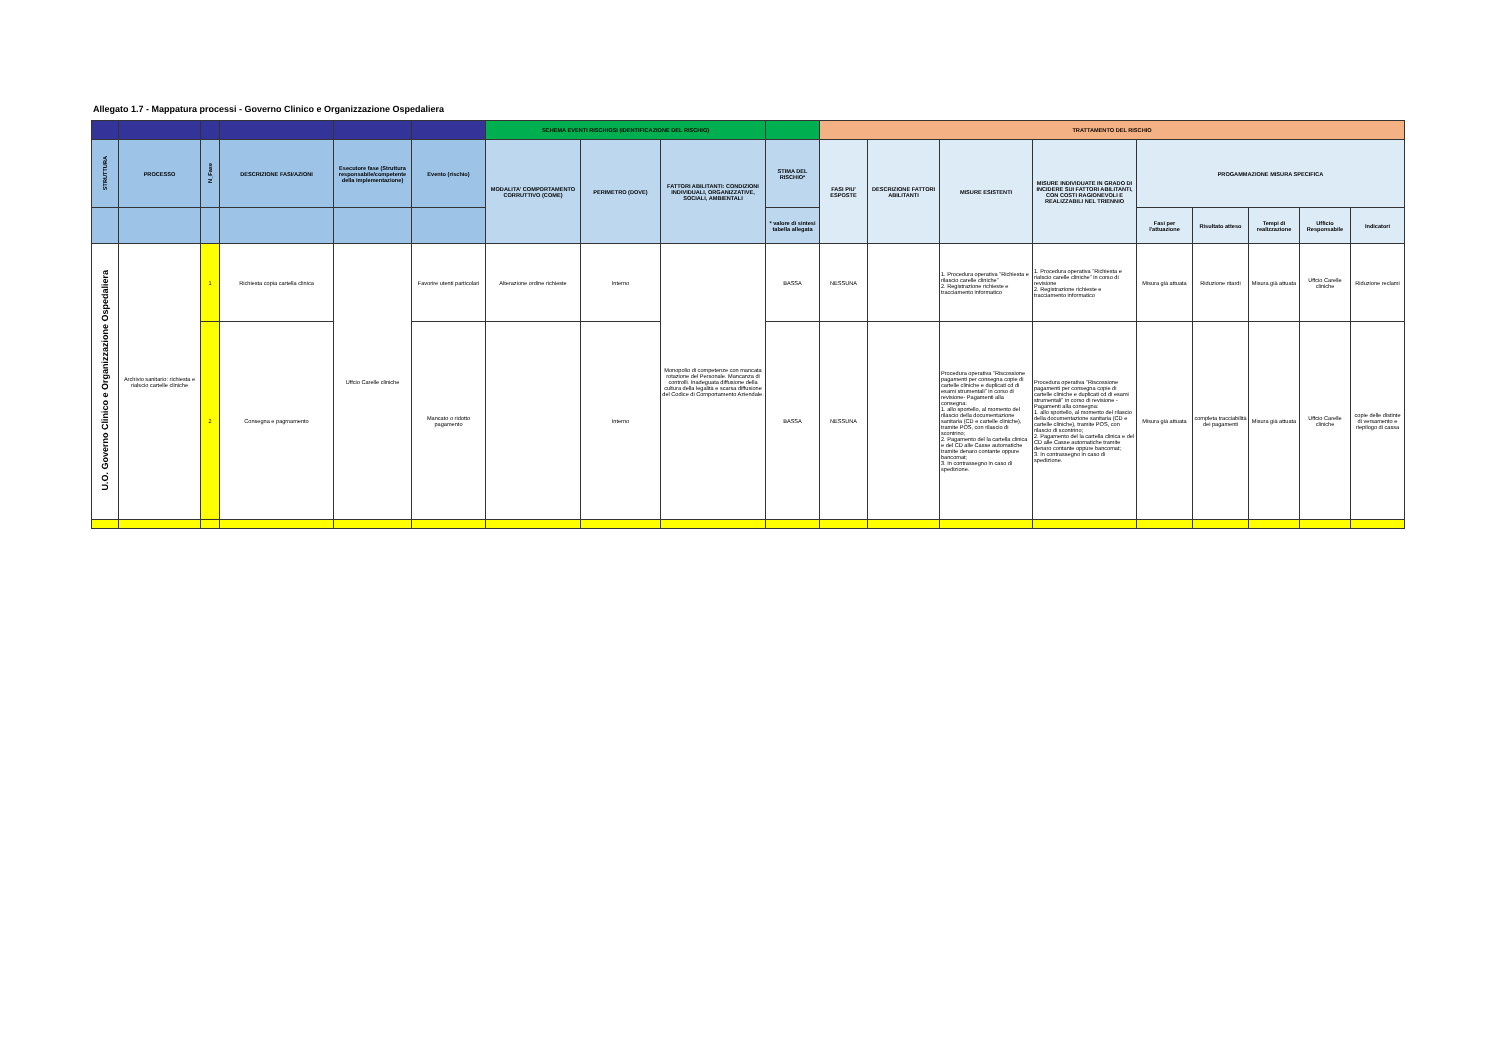Allegato 1.7 - Mappatura processi - Governo Clinico e Organizzazione Ospedaliera
| | | | | | | SCHEMA EVENTI RISCHIOSI (IDENTIFICAZIONE DEL RISCHIO) | | | | TRATTAMENTO DEL RISCHIO | | | | | | | | |
| STRUTTURA | PROCESSO | N_Fase | DESCRIZIONE FASI/AZIONI | Esecutore fase (Struttura responsabile/competente della implementazione) | Evento (rischio) | MODALITA' COMPORTAMENTO CORRUTTIVO (COME) | PERIMETRO (DOVE) | FATTORI ABILITANTI: CONDIZIONI INDIVIDUALI, ORGANIZZATIVE, SOCIALI, AMBIENTALI | STIMA DEL RISCHIO* | FASI PIU' ESPOSTE | DESCRIZIONE FATTORI ABILITANTI | MISURE ESISTENTI | MISURE INDIVIDUATE IN GRADO DI INCIDERE SUI FATTORI ABILITANTI, CON COSTI RAGIONEVOLI E REALIZZABILI NEL TRIENNIO | PROGAMMAZIONE MISURA SPECIFICA | | | | |
| | | | | | | | | | * valore di sintesi tabella allegata | | | | | Fasi per l'attuazione | Risultato atteso | Tempi di realizzazione | Ufficio Responsabile | Indicatori |
| U.O. Governo Clinico e Organizzazione Ospedaliera | Archivio sanitario: richiesta e rialscio cartelle cliniche | 1 | Richiesta copia cartella clinica | Uffcio Carelle cliniche | Favorire utenti particolari | Alterazione ordine richieste | Interno | Monopolio di competenze con mancata rotazione del Personale. Mancanza di controlli. Inadeguata diffusione della cultura della legalità e scarsa diffusione del Codice di Comportamento Aziendale. | BASSA | NESSUNA | | 1. Procedura operativa "Richiesta e rilascio carelle cliniche" 2. Registrazione richieste e tracciamento informatico | 1. Procedura operativa "Richiesta e rialscio carelle cliniche" in corso di revisione 2. Registrazione richieste e tracciamento informatico | Misura già attuata | Riduzione ritardi | Misura già attuata | Uffcio Carelle cliniche | Riduzione reclami |
| | | 2 | Consegna e pagmamento | | Mancato o ridotto pagamento | | Interno | | BASSA | NESSUNA | | Procedura operativa "Riscossione pagamenti per consegna copie di cartelle cliniche e duplicati cd di esami strumentali" in corso di revisione- Pagamenti alla consegna: 1. allo sportello, al momento del rilascio della documentazione sanitaria (CD e cartelle cliniche), tramite POS, con rilascio di scontrino; 2. Pagamento del la cartella clinica e del CD alle Casse automatiche tramite denaro contante oppure bancomat; 3. In contrassegno in caso di spedizione. | Procedura operativa "Riscossione pagamenti per consegna copie di cartelle cliniche e duplicati cd di esami strumentali" in corso di revisione - Pagamenti alla consegna: 1. allo sportello, al momento del rilascio della documentazione sanitaria (CD e cartelle cliniche), tramite POS, con rilascio di scontrino; 2. Pagamento del la cartella clinica e del CD alle Casse automatiche tramite denaro contante oppure bancomat; 3. In contrassegno in caso di spedizione. | Misura già attuata | completa tracciabilità dei pagamenti | Misura già attuata | Uffcio Carelle cliniche | copie delle distinte di versamento e riepilogo di cassa |